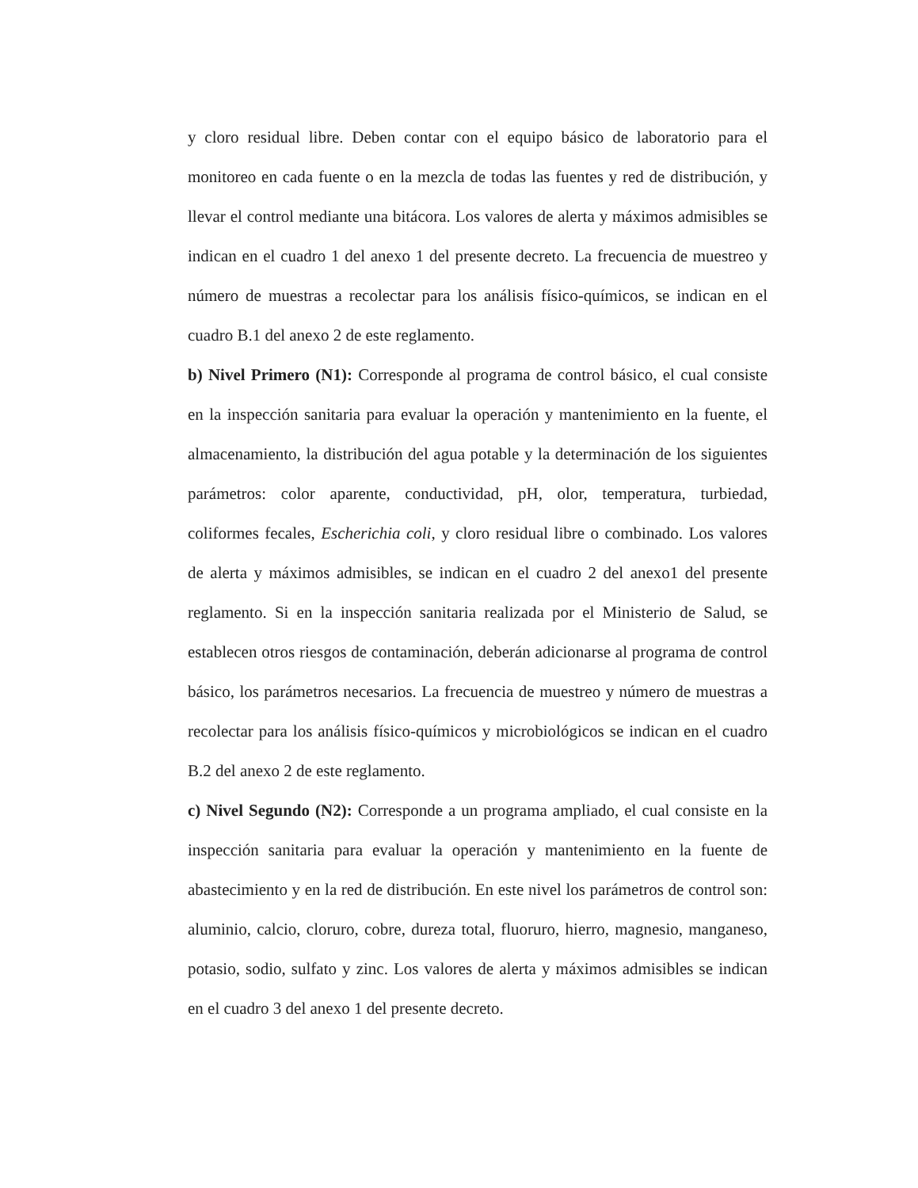y cloro residual libre. Deben contar con el equipo básico de laboratorio para el monitoreo en cada fuente o en la mezcla de todas las fuentes y red de distribución, y llevar el control mediante una bitácora. Los valores de alerta y máximos admisibles se indican en el cuadro 1 del anexo 1 del presente decreto. La frecuencia de muestreo y número de muestras a recolectar para los análisis físico-químicos, se indican en el cuadro B.1 del anexo 2 de este reglamento.
b) Nivel Primero (N1): Corresponde al programa de control básico, el cual consiste en la inspección sanitaria para evaluar la operación y mantenimiento en la fuente, el almacenamiento, la distribución del agua potable y la determinación de los siguientes parámetros: color aparente, conductividad, pH, olor, temperatura, turbiedad, coliformes fecales, Escherichia coli, y cloro residual libre o combinado. Los valores de alerta y máximos admisibles, se indican en el cuadro 2 del anexo1 del presente reglamento. Si en la inspección sanitaria realizada por el Ministerio de Salud, se establecen otros riesgos de contaminación, deberán adicionarse al programa de control básico, los parámetros necesarios. La frecuencia de muestreo y número de muestras a recolectar para los análisis físico-químicos y microbiológicos se indican en el cuadro B.2 del anexo 2 de este reglamento.
c) Nivel Segundo (N2): Corresponde a un programa ampliado, el cual consiste en la inspección sanitaria para evaluar la operación y mantenimiento en la fuente de abastecimiento y en la red de distribución. En este nivel los parámetros de control son: aluminio, calcio, cloruro, cobre, dureza total, fluoruro, hierro, magnesio, manganeso, potasio, sodio, sulfato y zinc. Los valores de alerta y máximos admisibles se indican en el cuadro 3 del anexo 1 del presente decreto.